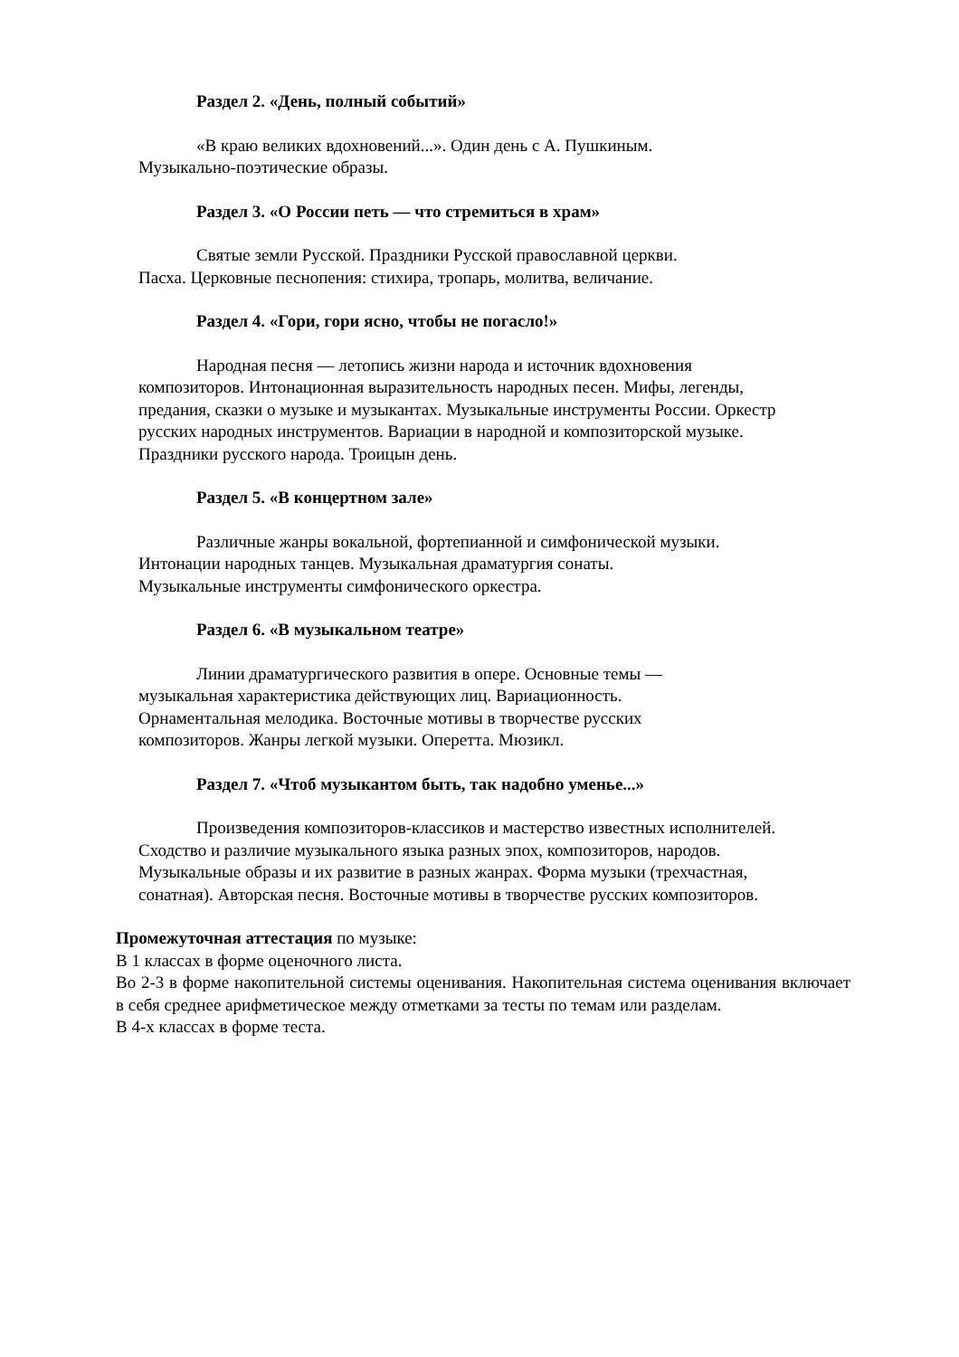Раздел 2. «День, полный событий»
«В краю великих вдохновений...». Один день с А. Пушкиным.
Музыкально-поэтические образы.
Раздел 3. «О России петь — что стремиться в храм»
Святые земли Русской. Праздники Русской православной церкви.
Пасха. Церковные песнопения: стихира, тропарь, молитва, величание.
Раздел 4. «Гори, гори ясно, чтобы не погасло!»
Народная песня — летопись жизни народа и источник вдохновения
композиторов. Интонационная выразительность народных песен. Мифы, легенды,
предания, сказки о музыке и музыкантах. Музыкальные инструменты России. Оркестр
русских народных инструментов. Вариации в народной и композиторской музыке.
Праздники русского народа. Троицын день.
Раздел 5. «В концертном зале»
Различные жанры вокальной, фортепианной и симфонической музыки.
Интонации народных танцев. Музыкальная драматургия сонаты.
Музыкальные инструменты симфонического оркестра.
Раздел 6. «В музыкальном театре»
Линии драматургического развития в опере. Основные темы —
музыкальная характеристика действующих лиц. Вариационность.
Орнаментальная мелодика. Восточные мотивы в творчестве русских
композиторов. Жанры легкой музыки. Оперетта. Мюзикл.
Раздел 7. «Чтоб музыкантом быть, так надобно уменье...»
Произведения композиторов-классиков и мастерство известных исполнителей.
Сходство и различие музыкального языка разных эпох, композиторов, народов.
Музыкальные образы и их развитие в разных жанрах. Форма музыки (трехчастная,
сонатная). Авторская песня. Восточные мотивы в творчестве русских композиторов.
Промежуточная аттестация по музыке:
В 1 классах в форме оценочного листа.
Во 2-3 в форме накопительной системы оценивания. Накопительная система оценивания включает в себя среднее арифметическое между отметками за тесты по темам или разделам.
В 4-х классах в форме теста.